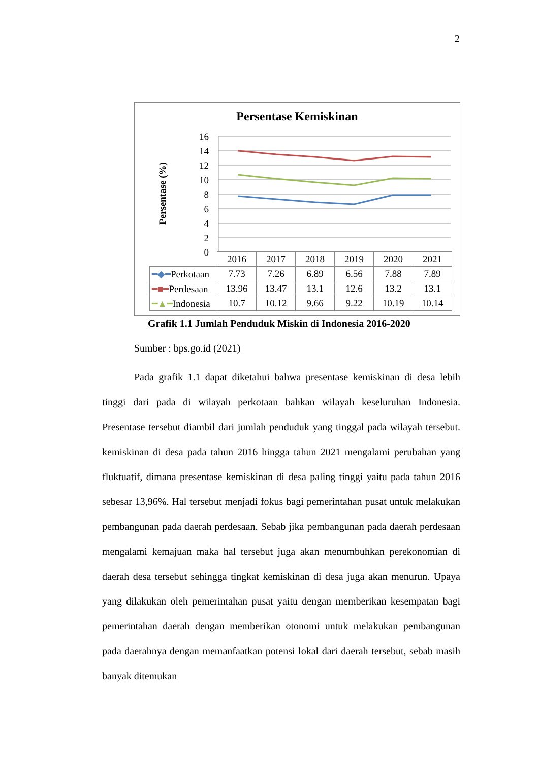2
Persentase Kemiskinan
Persentase (%)
16
14
12
10
8
6
4
2
0
| | 2016 | 2017 | 2018 | 2019 | 2020 | 2021 |
| --- | --- | --- | --- | --- | --- | --- |
| ━◆━ Perkotaan | 7.73 | 7.26 | 6.89 | 6.56 | 7.88 | 7.89 |
| ━■━ Perdesaan | 13.96 | 13.47 | 13.1 | 12.6 | 13.2 | 13.1 |
| ━▲━ Indonesia | 10.7 | 10.12 | 9.66 | 9.22 | 10.19 | 10.14 |
Grafik 1.1 Jumlah Penduduk Miskin di Indonesia 2016-2020
Sumber : bps.go.id (2021)
Pada grafik 1.1 dapat diketahui bahwa presentase kemiskinan di desa lebih tinggi dari pada di wilayah perkotaan bahkan wilayah keseluruhan Indonesia. Presentase tersebut diambil dari jumlah penduduk yang tinggal pada wilayah tersebut. kemiskinan di desa pada tahun 2016 hingga tahun 2021 mengalami perubahan yang fluktuatif, dimana presentase kemiskinan di desa paling tinggi yaitu pada tahun 2016 sebesar 13,96%. Hal tersebut menjadi fokus bagi pemerintahan pusat untuk melakukan pembangunan pada daerah perdesaan. Sebab jika pembangunan pada daerah perdesaan mengalami kemajuan maka hal tersebut juga akan menumbuhkan perekonomian di daerah desa tersebut sehingga tingkat kemiskinan di desa juga akan menurun. Upaya yang dilakukan oleh pemerintahan pusat yaitu dengan memberikan kesempatan bagi pemerintahan daerah dengan memberikan otonomi untuk melakukan pembangunan pada daerahnya dengan memanfaatkan potensi lokal dari daerah tersebut, sebab masih banyak ditemukan